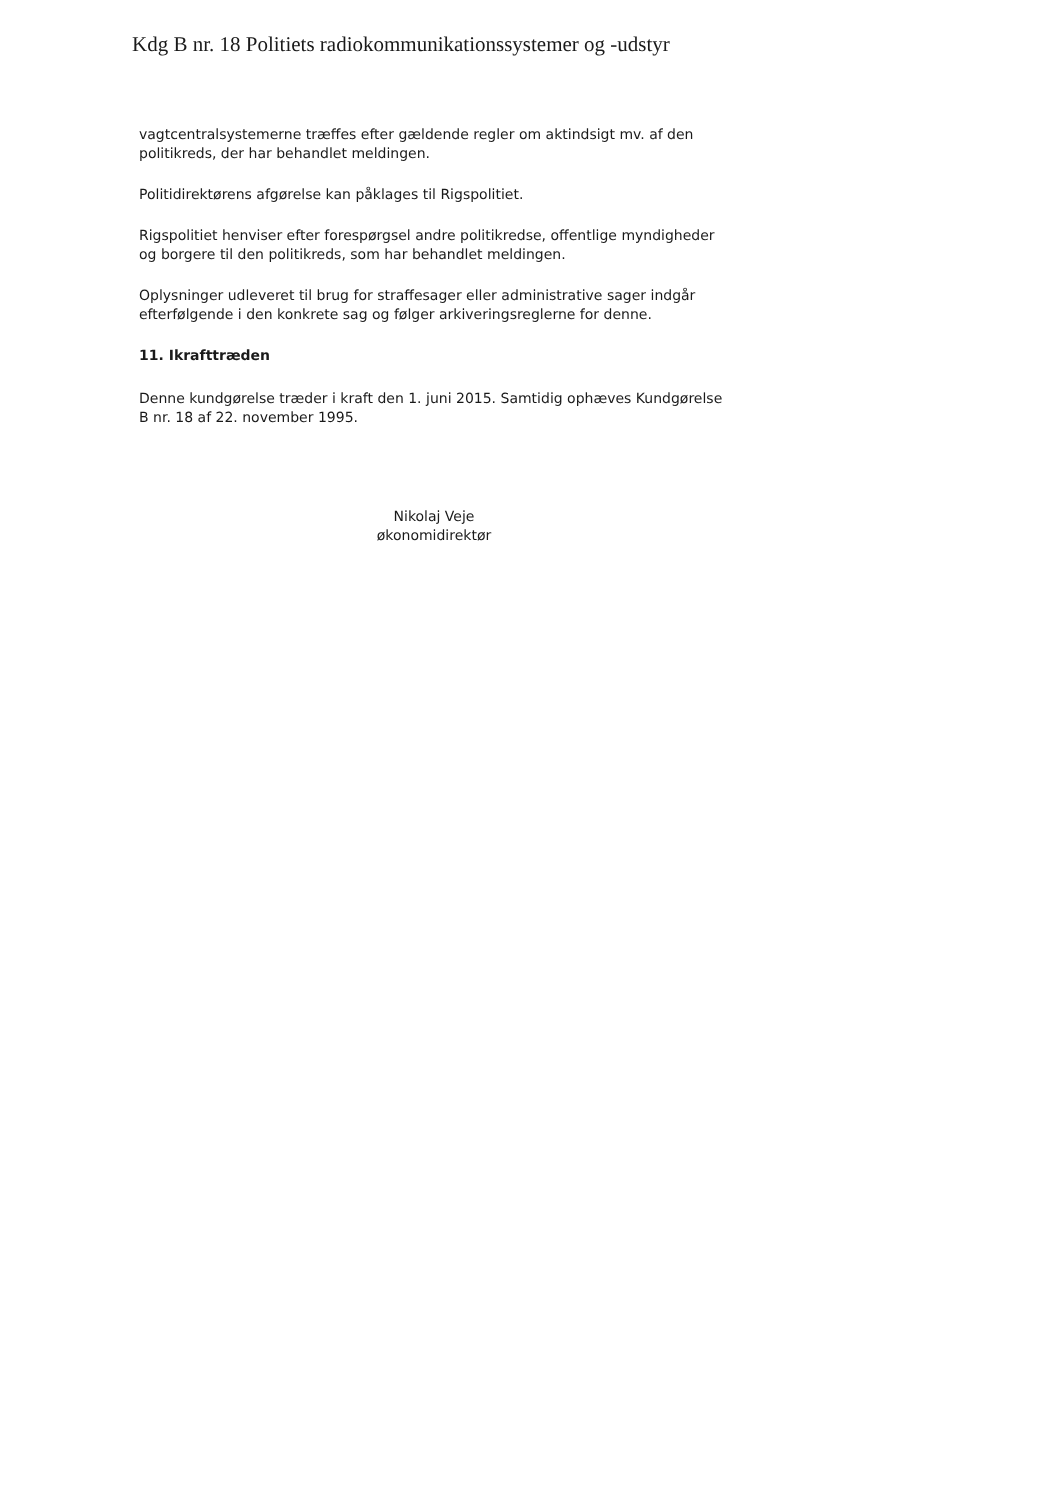Kdg B nr. 18 Politiets radiokommunikationssystemer og -udstyr
vagtcentralsystemerne træffes efter gældende regler om aktindsigt mv. af den politikreds, der har behandlet meldingen.
Politidirektørens afgørelse kan påklages til Rigspolitiet.
Rigspolitiet henviser efter forespørgsel andre politikredse, offentlige myndigheder og borgere til den politikreds, som har behandlet meldingen.
Oplysninger udleveret til brug for straffesager eller administrative sager indgår efterfølgende i den konkrete sag og følger arkiveringsreglerne for denne.
11. Ikrafttræden
Denne kundgørelse træder i kraft den 1. juni 2015. Samtidig ophæves Kundgørelse B nr. 18 af 22. november 1995.
Nikolaj Veje
økonomidirektør